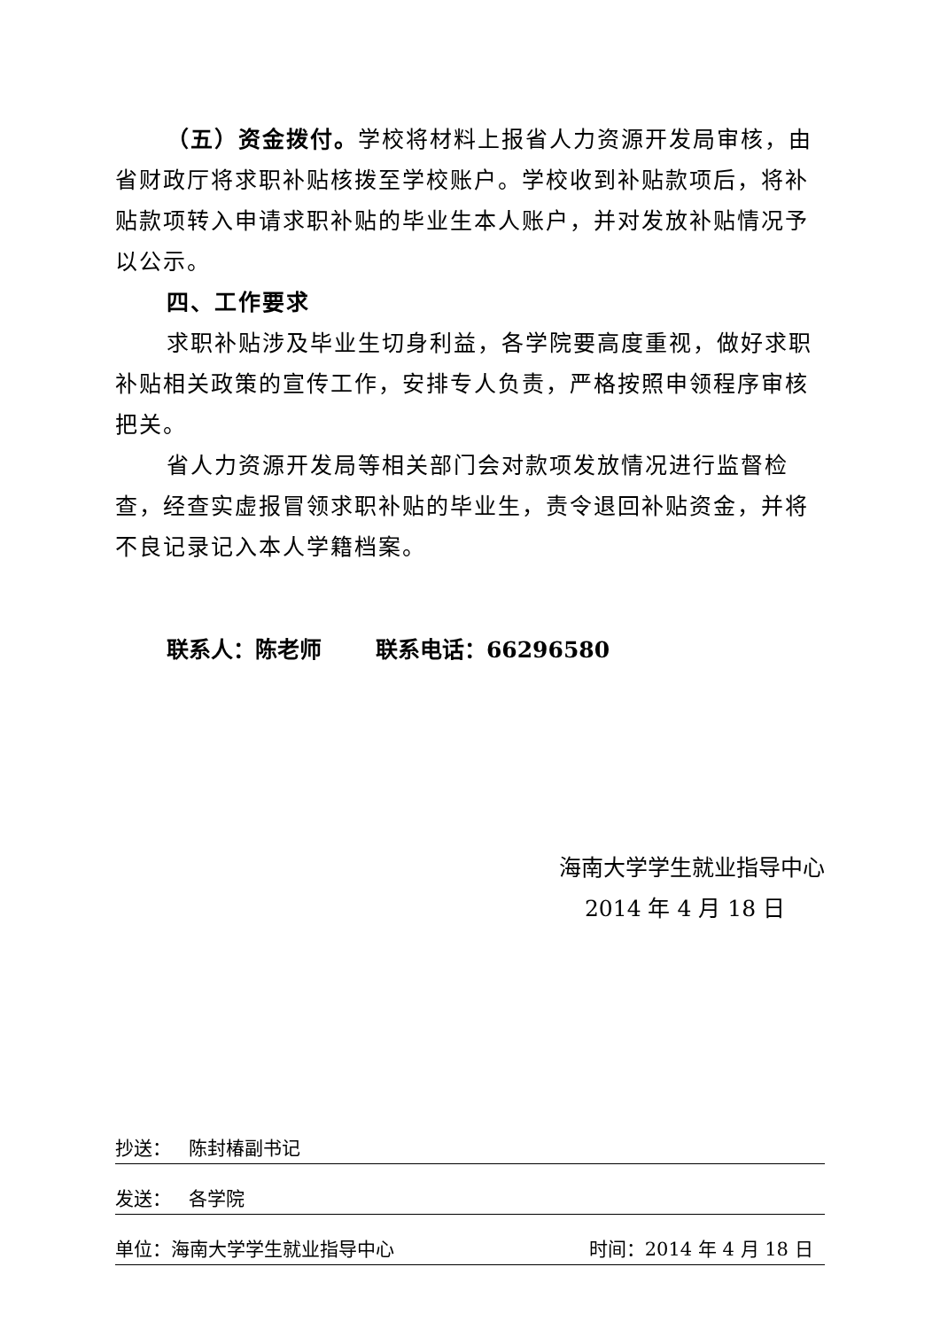（五）资金拨付。学校将材料上报省人力资源开发局审核，由省财政厅将求职补贴核拨至学校账户。学校收到补贴款项后，将补贴款项转入申请求职补贴的毕业生本人账户，并对发放补贴情况予以公示。
四、工作要求
求职补贴涉及毕业生切身利益，各学院要高度重视，做好求职补贴相关政策的宣传工作，安排专人负责，严格按照申领程序审核把关。
省人力资源开发局等相关部门会对款项发放情况进行监督检查，经查实虚报冒领求职补贴的毕业生，责令退回补贴资金，并将不良记录记入本人学籍档案。
联系人：陈老师 联系电话：66296580
海南大学学生就业指导中心
2014 年 4 月 18 日
抄送： 陈封椿副书记
发送： 各学院
单位：海南大学学生就业指导中心 时间：2014 年 4 月 18 日